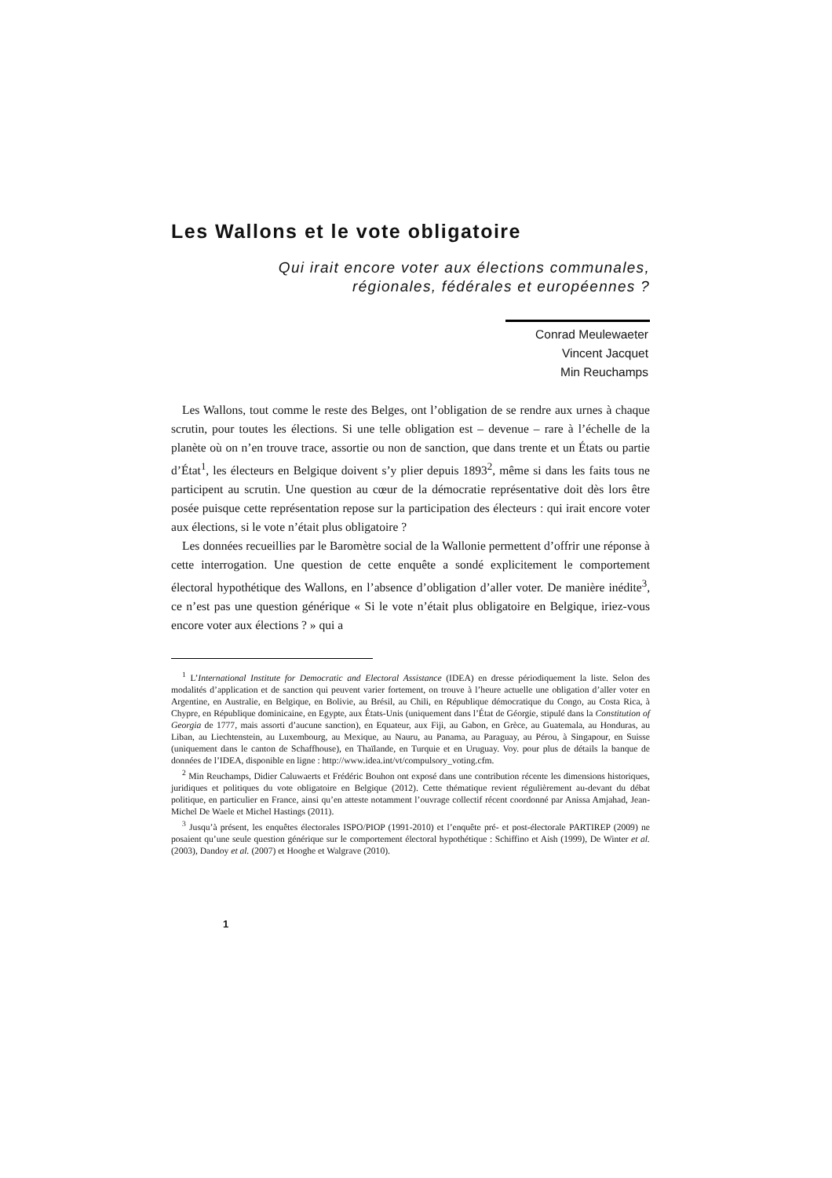Les Wallons et le vote obligatoire
Qui irait encore voter aux élections communales,
régionales, fédérales et européennes ?
Conrad Meulewaeter
Vincent Jacquet
Min Reuchamps
Les Wallons, tout comme le reste des Belges, ont l’obligation de se rendre aux urnes à chaque scrutin, pour toutes les élections. Si une telle obligation est – devenue – rare à l’échelle de la planète où on n’en trouve trace, assortie ou non de sanction, que dans trente et un États ou partie d’État<sup>1</sup>, les électeurs en Belgique doivent s’y plier depuis 1893<sup>2</sup>, même si dans les faits tous ne participent au scrutin. Une question au cœur de la démocratie représentative doit dès lors être posée puisque cette représentation repose sur la participation des électeurs : qui irait encore voter aux élections, si le vote n’était plus obligatoire ?
Les données recueillies par le Baromètre social de la Wallonie permettent d’offrir une réponse à cette interrogation. Une question de cette enquête a sondé explicitement le comportement électoral hypothétique des Wallons, en l’absence d’obligation d’aller voter. De manière inédite<sup>3</sup>, ce n’est pas une question générique « Si le vote n’était plus obligatoire en Belgique, iriez-vous encore voter aux élections ? » qui a
<sup>1</sup> L’International Institute for Democratic and Electoral Assistance (IDEA) en dresse périodiquement la liste. Selon des modalités d’application et de sanction qui peuvent varier fortement, on trouve à l’heure actuelle une obligation d’aller voter en Argentine, en Australie, en Belgique, en Bolivie, au Brésil, au Chili, en République démocratique du Congo, au Costa Rica, à Chypre, en République dominicaine, en Egypte, aux États-Unis (uniquement dans l’État de Géorgie, stipulé dans la Constitution of Georgia de 1777, mais assorti d’aucune sanction), en Equateur, aux Fiji, au Gabon, en Grèce, au Guatemala, au Honduras, au Liban, au Liechtenstein, au Luxembourg, au Mexique, au Nauru, au Panama, au Paraguay, au Pérou, à Singapour, en Suisse (uniquement dans le canton de Schaffhouse), en Thaïlande, en Turquie et en Uruguay. Voy. pour plus de détails la banque de données de l’IDEA, disponible en ligne : http://www.idea.int/vt/compulsory_voting.cfm.
<sup>2</sup> Min Reuchamps, Didier Caluwaerts et Frédéric Bouhon ont exposé dans une contribution récente les dimensions historiques, juridiques et politiques du vote obligatoire en Belgique (2012). Cette thématique revient régulièrement au-devant du débat politique, en particulier en France, ainsi qu’en atteste notamment l’ouvrage collectif récent coordonné par Anissa Amjahad, Jean-Michel De Waele et Michel Hastings (2011).
<sup>3</sup> Jusqu’à présent, les enquêtes électorales ISPO/PIOP (1991-2010) et l’enquête pré- et post-électorale PARTIREP (2009) ne posaient qu’une seule question générique sur le comportement électoral hypothétique : Schiffino et Aish (1999), De Winter et al. (2003), Dandoy et al. (2007) et Hooghe et Walgrave (2010).
1